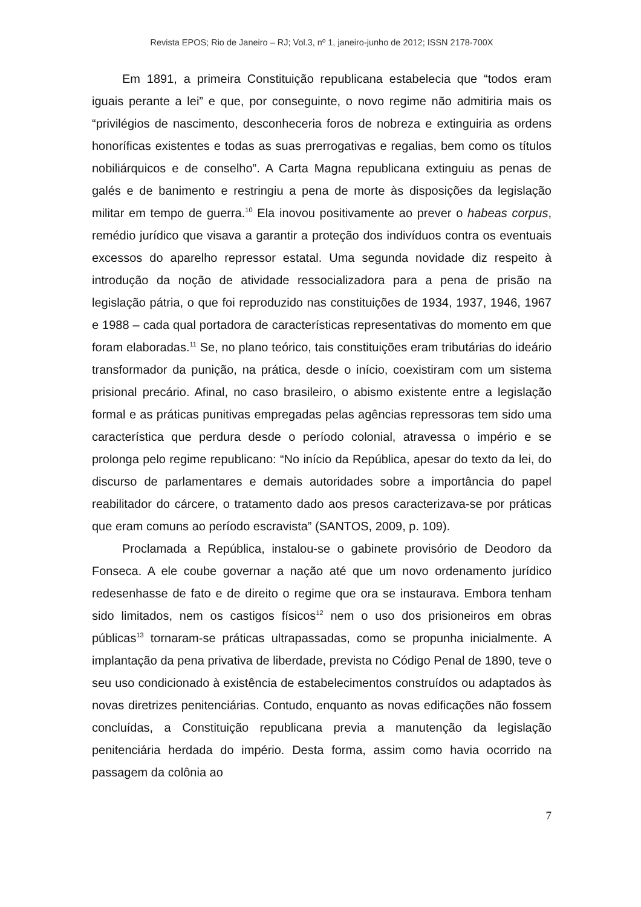Revista EPOS; Rio de Janeiro – RJ; Vol.3, nº 1, janeiro-junho de 2012; ISSN 2178-700X
Em 1891, a primeira Constituição republicana estabelecia que “todos eram iguais perante a lei” e que, por conseguinte, o novo regime não admitiria mais os “privilégios de nascimento, desconheceria foros de nobreza e extinguiria as ordens honoríficas existentes e todas as suas prerrogativas e regalias, bem como os títulos nobiliárquicos e de conselho”. A Carta Magna republicana extinguiu as penas de galés e de banimento e restringiu a pena de morte às disposições da legislação militar em tempo de guerra.<sup>10</sup> Ela inovou positivamente ao prever o habeas corpus, remédio jurídico que visava a garantir a proteção dos indivíduos contra os eventuais excessos do aparelho repressor estatal. Uma segunda novidade diz respeito à introdução da noção de atividade ressocializadora para a pena de prisão na legislação pátria, o que foi reproduzido nas constituições de 1934, 1937, 1946, 1967 e 1988 – cada qual portadora de características representativas do momento em que foram elaboradas.<sup>11</sup> Se, no plano teórico, tais constituições eram tributárias do ideário transformador da punição, na prática, desde o início, coexistiram com um sistema prisional precário. Afinal, no caso brasileiro, o abismo existente entre a legislação formal e as práticas punitivas empregadas pelas agências repressoras tem sido uma característica que perdura desde o período colonial, atravessa o império e se prolonga pelo regime republicano: “No início da República, apesar do texto da lei, do discurso de parlamentares e demais autoridades sobre a importância do papel reabilitador do cárcere, o tratamento dado aos presos caracterizava-se por práticas que eram comuns ao período escravista” (SANTOS, 2009, p. 109).
Proclamada a República, instalou-se o gabinete provisório de Deodoro da Fonseca. A ele coube governar a nação até que um novo ordenamento jurídico redesenhasse de fato e de direito o regime que ora se instaurava. Embora tenham sido limitados, nem os castigos físicos<sup>12</sup> nem o uso dos prisioneiros em obras públicas<sup>13</sup> tornaram-se práticas ultrapassadas, como se propunha inicialmente. A implantação da pena privativa de liberdade, prevista no Código Penal de 1890, teve o seu uso condicionado à existência de estabelecimentos construídos ou adaptados às novas diretrizes penitenciárias. Contudo, enquanto as novas edificações não fossem concluídas, a Constituição republicana previa a manutenção da legislação penitenciária herdada do império. Desta forma, assim como havia ocorrido na passagem da colônia ao
7